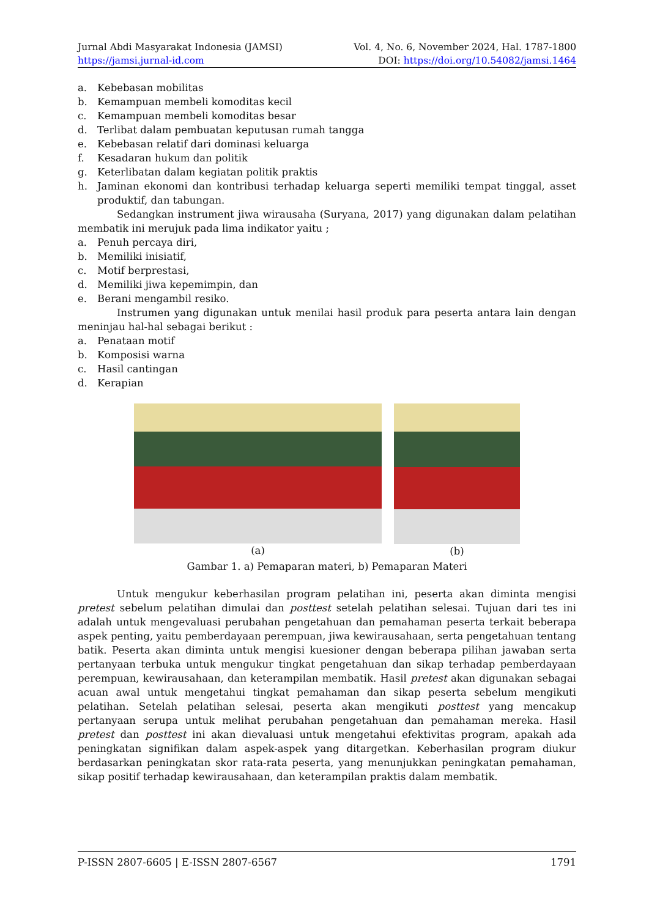Jurnal Abdi Masyarakat Indonesia (JAMSI) Vol. 4, No. 6, November 2024, Hal. 1787-1800
https://jamsi.jurnal-id.com DOI: https://doi.org/10.54082/jamsi.1464
a. Kebebasan mobilitas
b. Kemampuan membeli komoditas kecil
c. Kemampuan membeli komoditas besar
d. Terlibat dalam pembuatan keputusan rumah tangga
e. Kebebasan relatif dari dominasi keluarga
f. Kesadaran hukum dan politik
g. Keterlibatan dalam kegiatan politik praktis
h. Jaminan ekonomi dan kontribusi terhadap keluarga seperti memiliki tempat tinggal, asset produktif, dan tabungan.
Sedangkan instrument jiwa wirausaha (Suryana, 2017) yang digunakan dalam pelatihan membatik ini merujuk pada lima indikator yaitu ;
a. Penuh percaya diri,
b. Memiliki inisiatif,
c. Motif berprestasi,
d. Memiliki jiwa kepemimpin, dan
e. Berani mengambil resiko.
Instrumen yang digunakan untuk menilai hasil produk para peserta antara lain dengan meninjau hal-hal sebagai berikut :
a. Penataan motif
b. Komposisi warna
c. Hasil cantingan
d. Kerapian
(a) (b)
Gambar 1. a) Pemaparan materi, b) Pemaparan Materi
Untuk mengukur keberhasilan program pelatihan ini, peserta akan diminta mengisi pretest sebelum pelatihan dimulai dan posttest setelah pelatihan selesai. Tujuan dari tes ini adalah untuk mengevaluasi perubahan pengetahuan dan pemahaman peserta terkait beberapa aspek penting, yaitu pemberdayaan perempuan, jiwa kewirausahaan, serta pengetahuan tentang batik. Peserta akan diminta untuk mengisi kuesioner dengan beberapa pilihan jawaban serta pertanyaan terbuka untuk mengukur tingkat pengetahuan dan sikap terhadap pemberdayaan perempuan, kewirausahaan, dan keterampilan membatik. Hasil pretest akan digunakan sebagai acuan awal untuk mengetahui tingkat pemahaman dan sikap peserta sebelum mengikuti pelatihan. Setelah pelatihan selesai, peserta akan mengikuti posttest yang mencakup pertanyaan serupa untuk melihat perubahan pengetahuan dan pemahaman mereka. Hasil pretest dan posttest ini akan dievaluasi untuk mengetahui efektivitas program, apakah ada peningkatan signifikan dalam aspek-aspek yang ditargetkan. Keberhasilan program diukur berdasarkan peningkatan skor rata-rata peserta, yang menunjukkan peningkatan pemahaman, sikap positif terhadap kewirausahaan, dan keterampilan praktis dalam membatik.
P-ISSN 2807-6605 | E-ISSN 2807-6567 1791